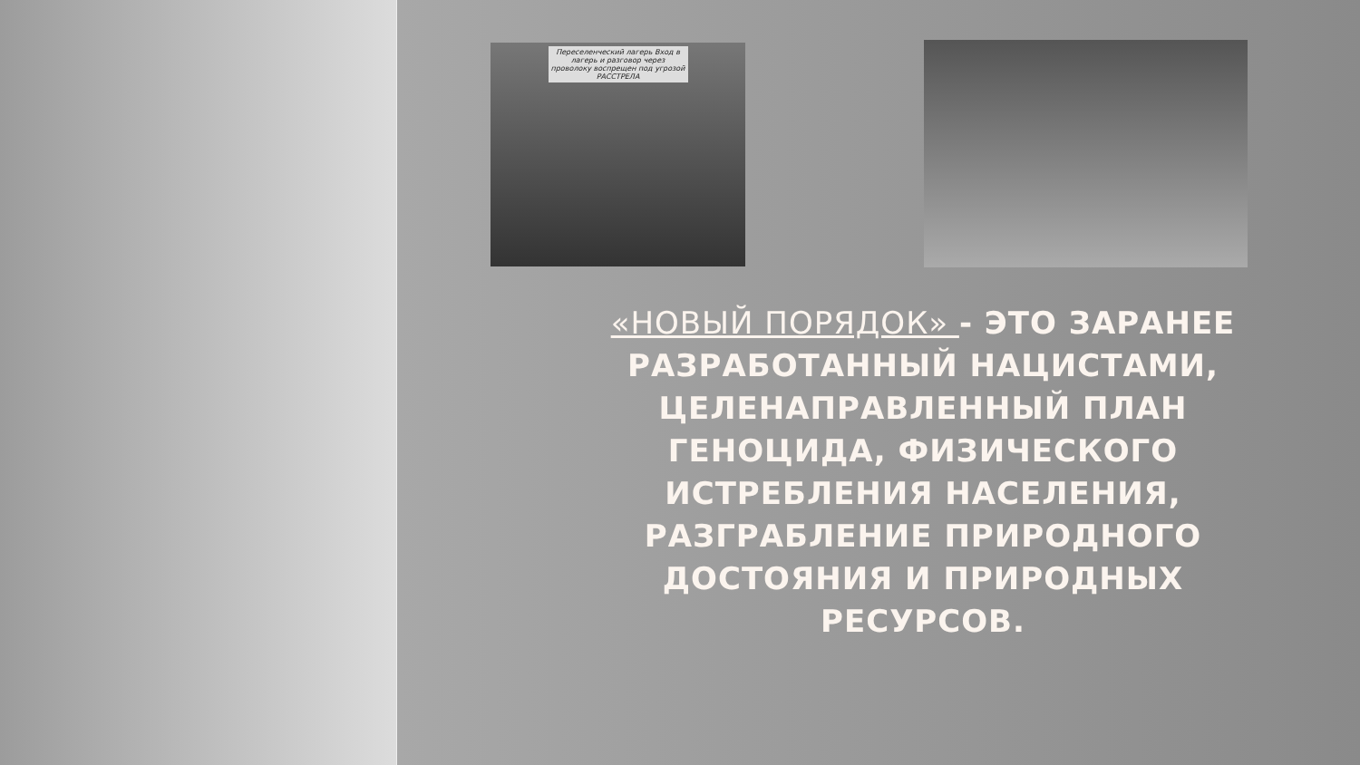Переселенческий лагерь Вход в лагерь и разговор через проволоку воспрещен под угрозой РАССТРЕЛА
«НОВЫЙ ПОРЯДОК» - ЭТО ЗАРАНЕЕ РАЗРАБОТАННЫЙ НАЦИСТАМИ, ЦЕЛЕНАПРАВЛЕННЫЙ ПЛАН ГЕНОЦИДА, ФИЗИЧЕСКОГО ИСТРЕБЛЕНИЯ НАСЕЛЕНИЯ, РАЗГРАБЛЕНИЕ ПРИРОДНОГО ДОСТОЯНИЯ И ПРИРОДНЫХ РЕСУРСОВ.